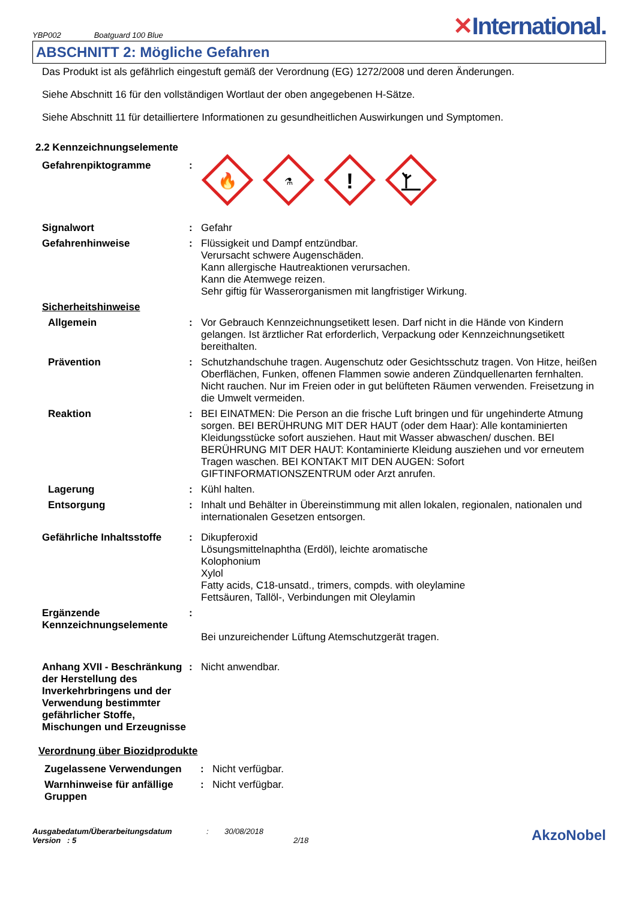YBP002 Boatguard 100 Blue
✕International.
ABSCHNITT 2: Mögliche Gefahren
Das Produkt ist als gefährlich eingestuft gemäß der Verordnung (EG) 1272/2008 und deren Änderungen.
Siehe Abschnitt 16 für den vollständigen Wortlaut der oben angegebenen H-Sätze.
Siehe Abschnitt 11 für detailliertere Informationen zu gesundheitlichen Auswirkungen und Symptomen.
2.2 Kennzeichnungselemente
Gefahrenpiktogramme :
🔥
⚗
!
Signalwort : Gefahr
Gefahrenhinweise : Flüssigkeit und Dampf entzündbar.
Verursacht schwere Augenschäden.
Kann allergische Hautreaktionen verursachen.
Kann die Atemwege reizen.
Sehr giftig für Wasserorganismen mit langfristiger Wirkung.
Sicherheitshinweise
Allgemein : Vor Gebrauch Kennzeichnungsetikett lesen. Darf nicht in die Hände von Kindern gelangen. Ist ärztlicher Rat erforderlich, Verpackung oder Kennzeichnungsetikett bereithalten.
Prävention : Schutzhandschuhe tragen. Augenschutz oder Gesichtsschutz tragen. Von Hitze, heißen Oberflächen, Funken, offenen Flammen sowie anderen Zündquellenarten fernhalten. Nicht rauchen. Nur im Freien oder in gut belüfteten Räumen verwenden. Freisetzung in die Umwelt vermeiden.
Reaktion : BEI EINATMEN: Die Person an die frische Luft bringen und für ungehinderte Atmung sorgen. BEI BERÜHRUNG MIT DER HAUT (oder dem Haar): Alle kontaminierten Kleidungsstücke sofort ausziehen. Haut mit Wasser abwaschen/ duschen. BEI BERÜHRUNG MIT DER HAUT: Kontaminierte Kleidung ausziehen und vor erneutem Tragen waschen. BEI KONTAKT MIT DEN AUGEN: Sofort GIFTINFORMATIONSZENTRUM oder Arzt anrufen.
Lagerung : Kühl halten.
Entsorgung : Inhalt und Behälter in Übereinstimmung mit allen lokalen, regionalen, nationalen und internationalen Gesetzen entsorgen.
Gefährliche Inhaltsstoffe
: Dikupferoxid
Lösungsmittelnaphtha (Erdöl), leichte aromatische
Kolophonium
Xylol
Fatty acids, C18-unsatd., trimers, compds. with oleylamine
Fettsäuren, Tallöl-, Verbindungen mit Oleylamin
Ergänzende Kennzeichnungselemente
:
Bei unzureichender Lüftung Atemschutzgerät tragen.
Anhang XVII - Beschränkung der Herstellung des Inverkehrbringens und der Verwendung bestimmter gefährlicher Stoffe, Mischungen und Erzeugnisse
: Nicht anwendbar.
Verordnung über Biozidprodukte
Zugelassene Verwendungen : Nicht verfügbar.
Warnhinweise für anfällige Gruppen
: Nicht verfügbar.
Ausgabedatum/Überarbeitungsdatum
Version : 5
: 30/08/2018
2/18
AkzoNobel